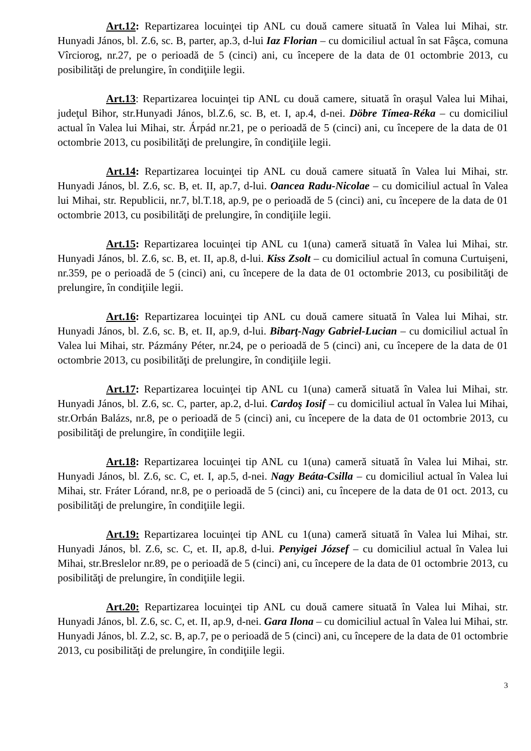Art.12: Repartizarea locuinţei tip ANL cu două camere situată în Valea lui Mihai, str. Hunyadi János, bl. Z.6, sc. B, parter, ap.3, d-lui Iaz Florian – cu domiciliul actual în sat Fâşca, comuna Vîrciorog, nr.27, pe o perioadă de 5 (cinci) ani, cu începere de la data de 01 octombrie 2013, cu posibilităţi de prelungire, în condiţiile legii.
Art.13: Repartizarea locuinţei tip ANL cu două camere, situată în oraşul Valea lui Mihai, judeţul Bihor, str.Hunyadi János, bl.Z.6, sc. B, et. I, ap.4, d-nei. Döbre Tímea-Réka – cu domiciliul actual în Valea lui Mihai, str. Árpád nr.21, pe o perioadă de 5 (cinci) ani, cu începere de la data de 01 octombrie 2013, cu posibilităţi de prelungire, în condiţiile legii.
Art.14: Repartizarea locuinţei tip ANL cu două camere situată în Valea lui Mihai, str. Hunyadi János, bl. Z.6, sc. B, et. II, ap.7, d-lui. Oancea Radu-Nicolae – cu domiciliul actual în Valea lui Mihai, str. Republicii, nr.7, bl.T.18, ap.9, pe o perioadă de 5 (cinci) ani, cu începere de la data de 01 octombrie 2013, cu posibilităţi de prelungire, în condiţiile legii.
Art.15: Repartizarea locuinţei tip ANL cu 1(una) cameră situată în Valea lui Mihai, str. Hunyadi János, bl. Z.6, sc. B, et. II, ap.8, d-lui. Kiss Zsolt – cu domiciliul actual în comuna Curtuişeni, nr.359, pe o perioadă de 5 (cinci) ani, cu începere de la data de 01 octombrie 2013, cu posibilităţi de prelungire, în condiţiile legii.
Art.16: Repartizarea locuinţei tip ANL cu două camere situată în Valea lui Mihai, str. Hunyadi János, bl. Z.6, sc. B, et. II, ap.9, d-lui. Bibarţ-Nagy Gabriel-Lucian – cu domiciliul actual în Valea lui Mihai, str. Pázmány Péter, nr.24, pe o perioadă de 5 (cinci) ani, cu începere de la data de 01 octombrie 2013, cu posibilităţi de prelungire, în condiţiile legii.
Art.17: Repartizarea locuinţei tip ANL cu 1(una) cameră situată în Valea lui Mihai, str. Hunyadi János, bl. Z.6, sc. C, parter, ap.2, d-lui. Cardoş Iosif – cu domiciliul actual în Valea lui Mihai, str.Orbán Balázs, nr.8, pe o perioadă de 5 (cinci) ani, cu începere de la data de 01 octombrie 2013, cu posibilităţi de prelungire, în condiţiile legii.
Art.18: Repartizarea locuinţei tip ANL cu 1(una) cameră situată în Valea lui Mihai, str. Hunyadi János, bl. Z.6, sc. C, et. I, ap.5, d-nei. Nagy Beáta-Csilla – cu domiciliul actual în Valea lui Mihai, str. Fráter Lórand, nr.8, pe o perioadă de 5 (cinci) ani, cu începere de la data de 01 oct. 2013, cu posibilităţi de prelungire, în condiţiile legii.
Art.19: Repartizarea locuinţei tip ANL cu 1(una) cameră situată în Valea lui Mihai, str. Hunyadi János, bl. Z.6, sc. C, et. II, ap.8, d-lui. Penyigei József – cu domiciliul actual în Valea lui Mihai, str.Breslelor nr.89, pe o perioadă de 5 (cinci) ani, cu începere de la data de 01 octombrie 2013, cu posibilităţi de prelungire, în condiţiile legii.
Art.20: Repartizarea locuinţei tip ANL cu două camere situată în Valea lui Mihai, str. Hunyadi János, bl. Z.6, sc. C, et. II, ap.9, d-nei. Gara Ilona – cu domiciliul actual în Valea lui Mihai, str. Hunyadi János, bl. Z.2, sc. B, ap.7, pe o perioadă de 5 (cinci) ani, cu începere de la data de 01 octombrie 2013, cu posibilităţi de prelungire, în condiţiile legii.
3